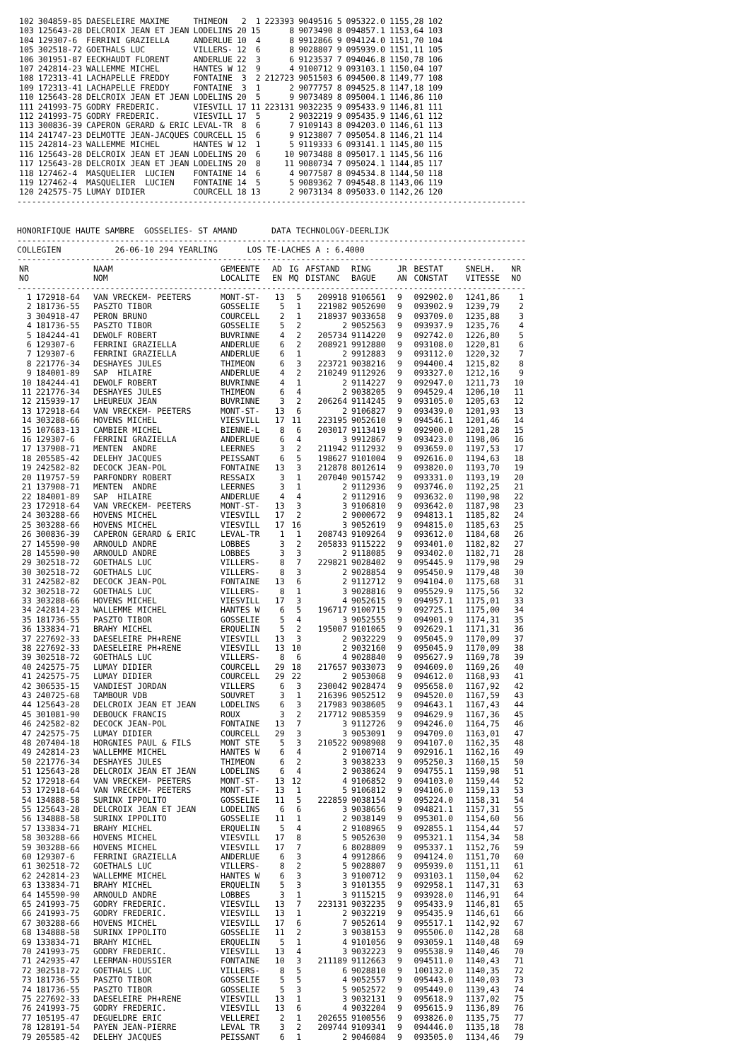| 102 | 304859-85 | DAESELEIRE MAXIME | THIMEON | 2 | 1 | 223393 | 9049516 | 5 | 095322.0 | 1155,28 | 102 |
| 103 | 125643-28 | DELCROIX JEAN ET JEAN | LODELINS | 20 | 15 | 8 | 9073490 | 8 | 094857.1 | 1153,64 | 103 |
| 104 | 129307-6 | FERRINI GRAZIELLA | ANDERLUE | 10 | 4 | 8 | 9912866 | 9 | 094124.0 | 1151,70 | 104 |
| 105 | 302518-72 | GOETHALS LUC | VILLERS- | 12 | 6 | 8 | 9028807 | 9 | 095939.0 | 1151,11 | 105 |
| 106 | 301951-87 | EECKHAUDT FLORENT | ANDERLUE | 22 | 3 | 6 | 9123537 | 7 | 094046.8 | 1150,78 | 106 |
| 107 | 242814-23 | WALLEMME MICHEL | HANTES W | 12 | 9 | 4 | 9100712 | 9 | 093103.1 | 1150,04 | 107 |
| 108 | 172313-41 | LACHAPELLE FREDDY | FONTAINE | 3 | 2 | 212723 | 9051503 | 6 | 094500.8 | 1149,77 | 108 |
| 109 | 172313-41 | LACHAPELLE FREDDY | FONTAINE | 3 | 1 | 2 | 9077757 | 8 | 094525.8 | 1147,18 | 109 |
| 110 | 125643-28 | DELCROIX JEAN ET JEAN | LODELINS | 20 | 5 | 9 | 9073489 | 8 | 095004.1 | 1146,86 | 110 |
| 111 | 241993-75 | GODRY FREDERIC. | VIESVILL | 17 | 11 | 223131 | 9032235 | 9 | 095433.9 | 1146,81 | 111 |
| 112 | 241993-75 | GODRY FREDERIC. | VIESVILL | 17 | 5 | 2 | 9032219 | 9 | 095435.9 | 1146,61 | 112 |
| 113 | 300836-39 | CAPERON GERARD & ERIC | LEVAL-TR | 8 | 6 | 7 | 9109143 | 8 | 094203.0 | 1146,61 | 113 |
| 114 | 241747-23 | DELMOTTE JEAN-JACQUES | COURCELL | 15 | 6 | 9 | 9123807 | 7 | 095054.8 | 1146,21 | 114 |
| 115 | 242814-23 | WALLEMME MICHEL | HANTES W | 12 | 1 | 5 | 9119333 | 6 | 093141.1 | 1145,80 | 115 |
| 116 | 125643-28 | DELCROIX JEAN ET JEAN | LODELINS | 20 | 6 | 10 | 9073488 | 8 | 095017.1 | 1145,56 | 116 |
| 117 | 125643-28 | DELCROIX JEAN ET JEAN | LODELINS | 20 | 8 | 11 | 9080734 | 7 | 095024.1 | 1144,85 | 117 |
| 118 | 127462-4 | MASQUELIER LUCIEN | FONTAINE | 14 | 6 | 4 | 9077587 | 8 | 094534.8 | 1144,50 | 118 |
| 119 | 127462-4 | MASQUELIER LUCIEN | FONTAINE | 14 | 5 | 5 | 9089362 | 7 | 094548.8 | 1143,06 | 119 |
| 120 | 242575-75 | LUMAY DIDIER | COURCELL | 18 | 13 | 2 | 9073134 | 8 | 095033.0 | 1142,26 | 120 |
------------------------------------------------------------------------------------------------------------------
HONORIFIQUE HAUTE SAMBRE GOSSELIES- ST AMAND DATA TECHNOLOGY-DEERLIJK
------------------------------------------------------------------------------------------------------------------
COLLEGIEN 26-06-10 294 YEARLING LOS TE-LACHES A : 6.4000
------------------------------------------------------------------------------------------------------------------
| NR NO | | NAAM NOM | GEMEENTE LOCALITE | AD EN | IG MQ | AFSTAND DISTANC | RING BAGUE | JR AN | BESTAT CONSTAT | SNELH. VITESSE | NR NO |
| --- | --- | --- | --- | --- | --- | --- | --- | --- | --- | --- | --- |
| ------------------------------------------------------------------------------------------------------------------ | | | | | | | | | | | |
| 1 | 172918-64 | VAN VRECKEM- PEETERS | MONT-ST- | 13 | 5 | 209918 | 9106561 | 9 | 092902.0 | 1241,86 | 1 |
| 2 | 181736-55 | PASZTO TIBOR | GOSSELIE | 5 | 1 | 221982 | 9052690 | 9 | 093902.9 | 1239,79 | 2 |
| 3 | 304918-47 | PERON BRUNO | COURCELL | 2 | 1 | 218937 | 9033658 | 9 | 093709.0 | 1235,88 | 3 |
| 4 | 181736-55 | PASZTO TIBOR | GOSSELIE | 5 | 2 | 2 | 9052563 | 9 | 093937.9 | 1235,76 | 4 |
| 5 | 184244-41 | DEWOLF ROBERT | BUVRINNE | 4 | 2 | 205734 | 9114220 | 9 | 092742.0 | 1226,80 | 5 |
| 6 | 129307-6 | FERRINI GRAZIELLA | ANDERLUE | 6 | 2 | 208921 | 9912880 | 9 | 093108.0 | 1220,81 | 6 |
| 7 | 129307-6 | FERRINI GRAZIELLA | ANDERLUE | 6 | 1 | 2 | 9912883 | 9 | 093112.0 | 1220,32 | 7 |
| 8 | 221776-34 | DESHAYES JULES | THIMEON | 6 | 3 | 223721 | 9038216 | 9 | 094400.4 | 1215,82 | 8 |
| 9 | 184001-89 | SAP HILAIRE | ANDERLUE | 4 | 2 | 210249 | 9112926 | 9 | 093327.0 | 1212,16 | 9 |
| 10 | 184244-41 | DEWOLF ROBERT | BUVRINNE | 4 | 1 | 2 | 9114227 | 9 | 092947.0 | 1211,73 | 10 |
| 11 | 221776-34 | DESHAYES JULES | THIMEON | 6 | 4 | 2 | 9038205 | 9 | 094529.4 | 1206,10 | 11 |
| 12 | 215939-17 | LHEUREUX JEAN | BUVRINNE | 3 | 2 | 206264 | 9114245 | 9 | 093105.0 | 1205,63 | 12 |
| 13 | 172918-64 | VAN VRECKEM- PEETERS | MONT-ST- | 13 | 6 | 2 | 9106827 | 9 | 093439.0 | 1201,93 | 13 |
| 14 | 303288-66 | HOVENS MICHEL | VIESVILL | 17 | 11 | 223195 | 9052610 | 9 | 094546.1 | 1201,46 | 14 |
| 15 | 107683-13 | CAMBIER MICHEL | BIENNE-L | 8 | 6 | 203017 | 9113419 | 9 | 092900.0 | 1201,28 | 15 |
| 16 | 129307-6 | FERRINI GRAZIELLA | ANDERLUE | 6 | 4 | 3 | 9912867 | 9 | 093423.0 | 1198,06 | 16 |
| 17 | 137908-71 | MENTEN ANDRE | LEERNES | 3 | 2 | 211942 | 9112932 | 9 | 093659.0 | 1197,53 | 17 |
| 18 | 205585-42 | DELEHY JACQUES | PEISSANT | 6 | 5 | 198627 | 9101004 | 9 | 092616.0 | 1194,63 | 18 |
| 19 | 242582-82 | DECOCK JEAN-POL | FONTAINE | 13 | 3 | 212878 | 8012614 | 9 | 093820.0 | 1193,70 | 19 |
| 20 | 119757-59 | PARFONDRY ROBERT | RESSAIX | 3 | 1 | 207040 | 9015742 | 9 | 093331.0 | 1193,19 | 20 |
| 21 | 137908-71 | MENTEN ANDRE | LEERNES | 3 | 1 | 2 | 9112936 | 9 | 093746.0 | 1192,25 | 21 |
| 22 | 184001-89 | SAP HILAIRE | ANDERLUE | 4 | 4 | 2 | 9112916 | 9 | 093632.0 | 1190,98 | 22 |
| 23 | 172918-64 | VAN VRECKEM- PEETERS | MONT-ST- | 13 | 3 | 3 | 9106810 | 9 | 093642.0 | 1187,98 | 23 |
| 24 | 303288-66 | HOVENS MICHEL | VIESVILL | 17 | 2 | 2 | 9000672 | 9 | 094813.1 | 1185,82 | 24 |
| 25 | 303288-66 | HOVENS MICHEL | VIESVILL | 17 | 16 | 3 | 9052619 | 9 | 094815.0 | 1185,63 | 25 |
| 26 | 300836-39 | CAPERON GERARD & ERIC | LEVAL-TR | 1 | 1 | 208743 | 9109264 | 9 | 093612.0 | 1184,68 | 26 |
| 27 | 145590-90 | ARNOULD ANDRE | LOBBES | 3 | 2 | 205833 | 9115222 | 9 | 093401.0 | 1182,82 | 27 |
| 28 | 145590-90 | ARNOULD ANDRE | LOBBES | 3 | 3 | 2 | 9118085 | 9 | 093402.0 | 1182,71 | 28 |
| 29 | 302518-72 | GOETHALS LUC | VILLERS- | 8 | 7 | 229821 | 9028402 | 9 | 095445.9 | 1179,98 | 29 |
| 30 | 302518-72 | GOETHALS LUC | VILLERS- | 8 | 3 | 2 | 9028854 | 9 | 095450.9 | 1179,48 | 30 |
| 31 | 242582-82 | DECOCK JEAN-POL | FONTAINE | 13 | 6 | 2 | 9112712 | 9 | 094104.0 | 1175,68 | 31 |
| 32 | 302518-72 | GOETHALS LUC | VILLERS- | 8 | 1 | 3 | 9028816 | 9 | 095529.9 | 1175,56 | 32 |
| 33 | 303288-66 | HOVENS MICHEL | VIESVILL | 17 | 3 | 4 | 9052615 | 9 | 094957.1 | 1175,01 | 33 |
| 34 | 242814-23 | WALLEMME MICHEL | HANTES W | 6 | 5 | 196717 | 9100715 | 9 | 092725.1 | 1175,00 | 34 |
| 35 | 181736-55 | PASZTO TIBOR | GOSSELIE | 5 | 4 | 3 | 9052555 | 9 | 094901.9 | 1174,31 | 35 |
| 36 | 133834-71 | BRAHY MICHEL | ERQUELIN | 5 | 2 | 195007 | 9101065 | 9 | 092629.1 | 1171,31 | 36 |
| 37 | 227692-33 | DAESELEIRE PH+RENE | VIESVILL | 13 | 3 | 2 | 9032229 | 9 | 095045.9 | 1170,09 | 37 |
| 38 | 227692-33 | DAESELEIRE PH+RENE | VIESVILL | 13 | 10 | 2 | 9032160 | 9 | 095045.9 | 1170,09 | 38 |
| 39 | 302518-72 | GOETHALS LUC | VILLERS- | 8 | 6 | 4 | 9028840 | 9 | 095627.9 | 1169,78 | 39 |
| 40 | 242575-75 | LUMAY DIDIER | COURCELL | 29 | 18 | 217657 | 9033073 | 9 | 094609.0 | 1169,26 | 40 |
| 41 | 242575-75 | LUMAY DIDIER | COURCELL | 29 | 22 | 2 | 9053068 | 9 | 094612.0 | 1168,93 | 41 |
| 42 | 306535-15 | VANDIEST JORDAN | VILLERS | 6 | 3 | 230042 | 9028474 | 9 | 095658.0 | 1167,92 | 42 |
| 43 | 240725-68 | TAMBOUR VDB | SOUVRET | 3 | 1 | 216396 | 9052512 | 9 | 094520.0 | 1167,59 | 43 |
| 44 | 125643-28 | DELCROIX JEAN ET JEAN | LODELINS | 6 | 3 | 217983 | 9038605 | 9 | 094643.1 | 1167,43 | 44 |
| 45 | 301081-90 | DEBOUCK FRANCIS | ROUX | 3 | 2 | 217712 | 9085359 | 9 | 094629.9 | 1167,36 | 45 |
| 46 | 242582-82 | DECOCK JEAN-POL | FONTAINE | 13 | 7 | 3 | 9112726 | 9 | 094246.0 | 1164,75 | 46 |
| 47 | 242575-75 | LUMAY DIDIER | COURCELL | 29 | 3 | 3 | 9053091 | 9 | 094709.0 | 1163,01 | 47 |
| 48 | 207404-18 | HORGNIES PAUL & FILS | MONT STE | 5 | 3 | 210522 | 9098908 | 9 | 094107.0 | 1162,35 | 48 |
| 49 | 242814-23 | WALLEMME MICHEL | HANTES W | 6 | 4 | 2 | 9100714 | 9 | 092916.1 | 1162,16 | 49 |
| 50 | 221776-34 | DESHAYES JULES | THIMEON | 6 | 2 | 3 | 9038233 | 9 | 095250.3 | 1160,15 | 50 |
| 51 | 125643-28 | DELCROIX JEAN ET JEAN | LODELINS | 6 | 4 | 2 | 9038624 | 9 | 094755.1 | 1159,98 | 51 |
| 52 | 172918-64 | VAN VRECKEM- PEETERS | MONT-ST- | 13 | 12 | 4 | 9106852 | 9 | 094103.0 | 1159,44 | 52 |
| 53 | 172918-64 | VAN VRECKEM- PEETERS | MONT-ST- | 13 | 1 | 5 | 9106812 | 9 | 094106.0 | 1159,13 | 53 |
| 54 | 134888-58 | SURINX IPPOLITO | GOSSELIE | 11 | 5 | 222859 | 9038154 | 9 | 095224.0 | 1158,31 | 54 |
| 55 | 125643-28 | DELCROIX JEAN ET JEAN | LODELINS | 6 | 6 | 3 | 9038656 | 9 | 094821.1 | 1157,31 | 55 |
| 56 | 134888-58 | SURINX IPPOLITO | GOSSELIE | 11 | 1 | 2 | 9038149 | 9 | 095301.0 | 1154,60 | 56 |
| 57 | 133834-71 | BRAHY MICHEL | ERQUELIN | 5 | 4 | 2 | 9108965 | 9 | 092855.1 | 1154,44 | 57 |
| 58 | 303288-66 | HOVENS MICHEL | VIESVILL | 17 | 8 | 5 | 9052630 | 9 | 095321.1 | 1154,34 | 58 |
| 59 | 303288-66 | HOVENS MICHEL | VIESVILL | 17 | 7 | 6 | 8028809 | 9 | 095337.1 | 1152,76 | 59 |
| 60 | 129307-6 | FERRINI GRAZIELLA | ANDERLUE | 6 | 3 | 4 | 9912866 | 9 | 094124.0 | 1151,70 | 60 |
| 61 | 302518-72 | GOETHALS LUC | VILLERS- | 8 | 2 | 5 | 9028807 | 9 | 095939.0 | 1151,11 | 61 |
| 62 | 242814-23 | WALLEMME MICHEL | HANTES W | 6 | 3 | 3 | 9100712 | 9 | 093103.1 | 1150,04 | 62 |
| 63 | 133834-71 | BRAHY MICHEL | ERQUELIN | 5 | 3 | 3 | 9101355 | 9 | 092958.1 | 1147,31 | 63 |
| 64 | 145590-90 | ARNOULD ANDRE | LOBBES | 3 | 1 | 3 | 9115215 | 9 | 093928.0 | 1146,91 | 64 |
| 65 | 241993-75 | GODRY FREDERIC. | VIESVILL | 13 | 7 | 223131 | 9032235 | 9 | 095433.9 | 1146,81 | 65 |
| 66 | 241993-75 | GODRY FREDERIC. | VIESVILL | 13 | 1 | 2 | 9032219 | 9 | 095435.9 | 1146,61 | 66 |
| 67 | 303288-66 | HOVENS MICHEL | VIESVILL | 17 | 6 | 7 | 9052614 | 9 | 095517.1 | 1142,92 | 67 |
| 68 | 134888-58 | SURINX IPPOLITO | GOSSELIE | 11 | 2 | 3 | 9038153 | 9 | 095506.0 | 1142,28 | 68 |
| 69 | 133834-71 | BRAHY MICHEL | ERQUELIN | 5 | 1 | 4 | 9101056 | 9 | 093059.1 | 1140,48 | 69 |
| 70 | 241993-75 | GODRY FREDERIC. | VIESVILL | 13 | 4 | 3 | 9032223 | 9 | 095538.9 | 1140,46 | 70 |
| 71 | 242935-47 | LEERMAN-HOUSSIER | FONTAINE | 10 | 3 | 211189 | 9112663 | 9 | 094511.0 | 1140,43 | 71 |
| 72 | 302518-72 | GOETHALS LUC | VILLERS- | 8 | 5 | 6 | 9028810 | 9 | 100132.0 | 1140,35 | 72 |
| 73 | 181736-55 | PASZTO TIBOR | GOSSELIE | 5 | 5 | 4 | 9052557 | 9 | 095443.0 | 1140,03 | 73 |
| 74 | 181736-55 | PASZTO TIBOR | GOSSELIE | 5 | 3 | 5 | 9052572 | 9 | 095449.0 | 1139,43 | 74 |
| 75 | 227692-33 | DAESELEIRE PH+RENE | VIESVILL | 13 | 1 | 3 | 9032131 | 9 | 095618.9 | 1137,02 | 75 |
| 76 | 241993-75 | GODRY FREDERIC. | VIESVILL | 13 | 6 | 4 | 9032204 | 9 | 095615.9 | 1136,89 | 76 |
| 77 | 105195-47 | DEGUELDRE ERIC | VELLEREI | 2 | 1 | 202655 | 9100556 | 9 | 093826.0 | 1135,75 | 77 |
| 78 | 128191-54 | PAYEN JEAN-PIERRE | LEVAL TR | 3 | 2 | 209744 | 9109341 | 9 | 094446.0 | 1135,18 | 78 |
| 79 | 205585-42 | DELEHY JACQUES | PEISSANT | 6 | 1 | 2 | 9046084 | 9 | 093505.0 | 1134,46 | 79 |